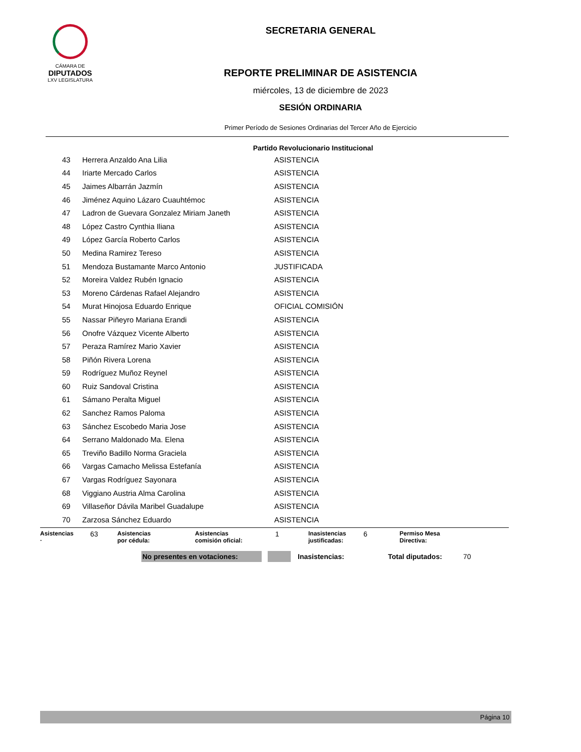CÁMARA DE
DIPUTADOS
LXV LEGISLATURA
SECRETARIA GENERAL
REPORTE PRELIMINAR DE ASISTENCIA
miércoles, 13 de diciembre de 2023
SESIÓN ORDINARIA
Primer Período de Sesiones Ordinarias del Tercer Año de Ejercicio
Partido Revolucionario Institucional
| 43 | Herrera Anzaldo Ana Lilia | ASISTENCIA |
| 44 | Iriarte Mercado Carlos | ASISTENCIA |
| 45 | Jaimes Albarrán Jazmín | ASISTENCIA |
| 46 | Jiménez Aquino Lázaro Cuauhtémoc | ASISTENCIA |
| 47 | Ladron de Guevara Gonzalez Miriam Janeth | ASISTENCIA |
| 48 | López Castro Cynthia Iliana | ASISTENCIA |
| 49 | López García Roberto Carlos | ASISTENCIA |
| 50 | Medina Ramirez Tereso | ASISTENCIA |
| 51 | Mendoza Bustamante Marco Antonio | JUSTIFICADA |
| 52 | Moreira Valdez Rubén Ignacio | ASISTENCIA |
| 53 | Moreno Cárdenas Rafael Alejandro | ASISTENCIA |
| 54 | Murat Hinojosa Eduardo Enrique | OFICIAL COMISIÓN |
| 55 | Nassar Piñeyro Mariana Erandi | ASISTENCIA |
| 56 | Onofre Vázquez Vicente Alberto | ASISTENCIA |
| 57 | Peraza Ramírez Mario Xavier | ASISTENCIA |
| 58 | Piñón Rivera Lorena | ASISTENCIA |
| 59 | Rodríguez Muñoz Reynel | ASISTENCIA |
| 60 | Ruiz Sandoval Cristina | ASISTENCIA |
| 61 | Sámano Peralta Miguel | ASISTENCIA |
| 62 | Sanchez Ramos Paloma | ASISTENCIA |
| 63 | Sánchez Escobedo Maria Jose | ASISTENCIA |
| 64 | Serrano Maldonado Ma. Elena | ASISTENCIA |
| 65 | Treviño Badillo Norma Graciela | ASISTENCIA |
| 66 | Vargas Camacho Melissa Estefanía | ASISTENCIA |
| 67 | Vargas Rodríguez Sayonara | ASISTENCIA |
| 68 | Viggiano Austria Alma Carolina | ASISTENCIA |
| 69 | Villaseñor Dávila Maribel Guadalupe | ASISTENCIA |
| 70 | Zarzosa Sánchez Eduardo | ASISTENCIA |
Asistencias
·
63
Asistencias
por cédula:
Asistencias
comisión oficial:
1
Inasistencias
justificadas:
6
Permiso Mesa
Directiva:
No presentes en votaciones:
Inasistencias: Total diputados: 70
Página 10